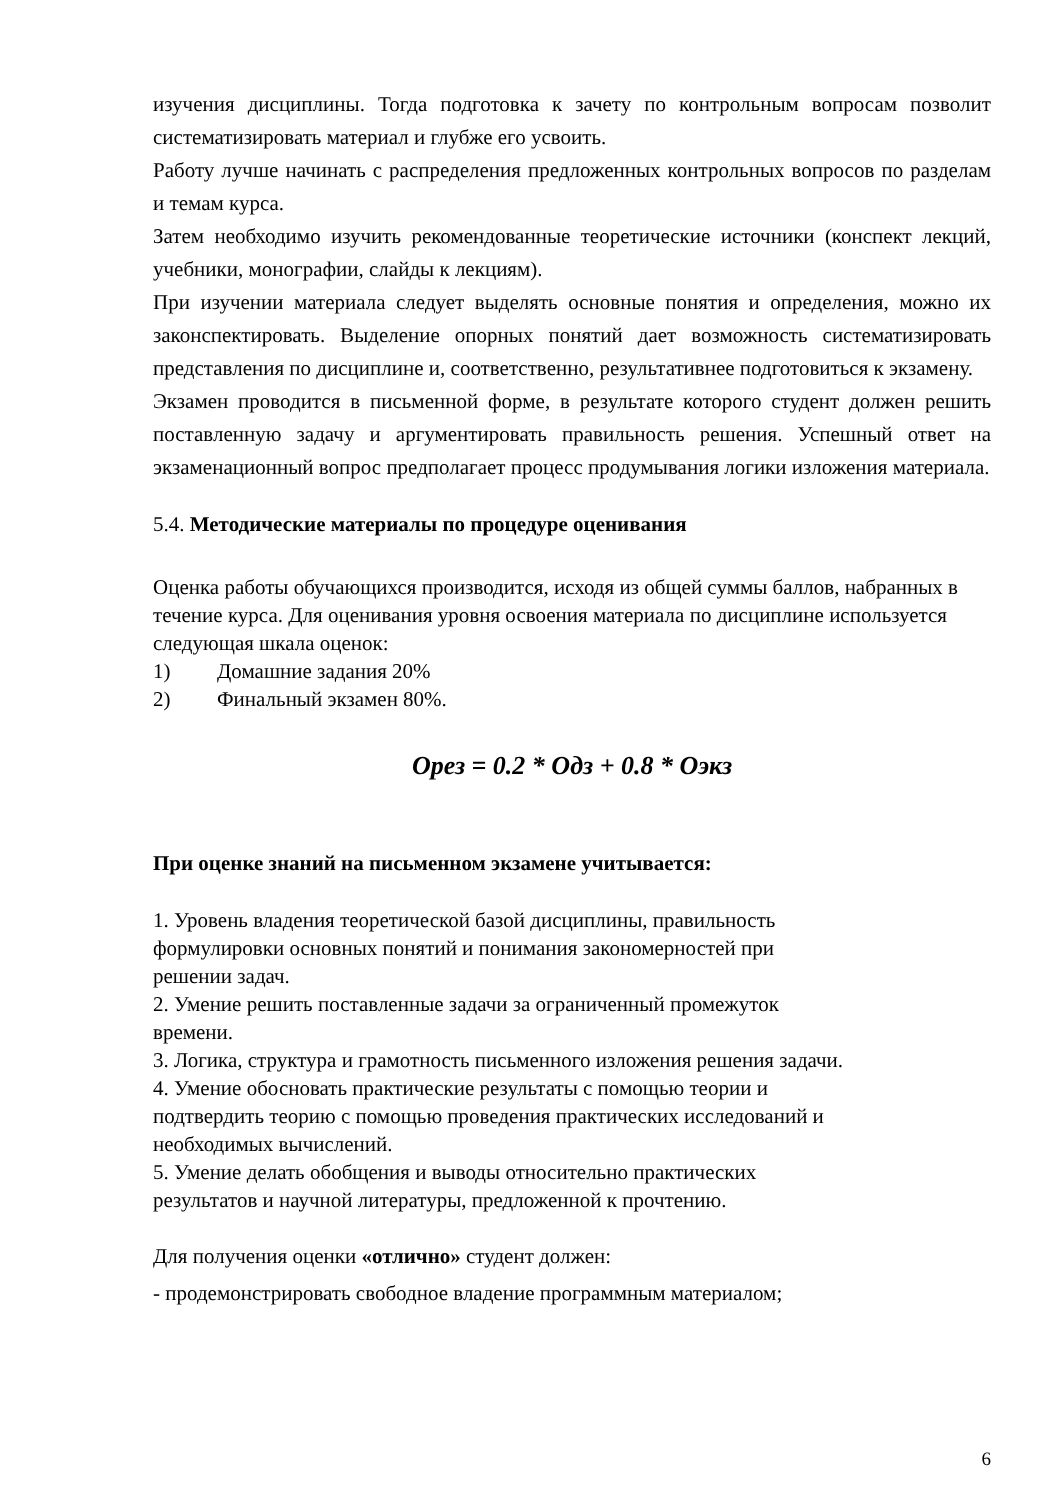изучения дисциплины. Тогда подготовка к зачету по контрольным вопросам позволит систематизировать материал и глубже его усвоить.
Работу лучше начинать с распределения предложенных контрольных вопросов по разделам и темам курса.
Затем необходимо изучить рекомендованные теоретические источники (конспект лекций, учебники, монографии, слайды к лекциям).
При изучении материала следует выделять основные понятия и определения, можно их законспектировать. Выделение опорных понятий дает возможность систематизировать представления по дисциплине и, соответственно, результативнее подготовиться к экзамену.
Экзамен проводится в письменной форме, в результате которого студент должен решить поставленную задачу и аргументировать правильность решения. Успешный ответ на экзаменационный вопрос предполагает процесс продумывания логики изложения материала.
5.4. Методические материалы по процедуре оценивания
Оценка работы обучающихся производится, исходя из общей суммы баллов, набранных в течение курса. Для оценивания уровня освоения материала по дисциплине используется следующая шкала оценок:
1) Домашние задания 20%
2) Финальный экзамен 80%.
Орез = 0.2 * Одз + 0.8 * Оэкз
При оценке знаний на письменном экзамене учитывается:
1. Уровень владения теоретической базой дисциплины, правильность
формулировки основных понятий и понимания закономерностей при
решении задач.
2. Умение решить поставленные задачи за ограниченный промежуток
времени.
3. Логика, структура и грамотность письменного изложения решения задачи.
4. Умение обосновать практические результаты с помощью теории и
подтвердить теорию с помощью проведения практических исследований и
необходимых вычислений.
5. Умение делать обобщения и выводы относительно практических
результатов и научной литературы, предложенной к прочтению.
Для получения оценки «отлично» студент должен:
- продемонстрировать свободное владение программным материалом;
6